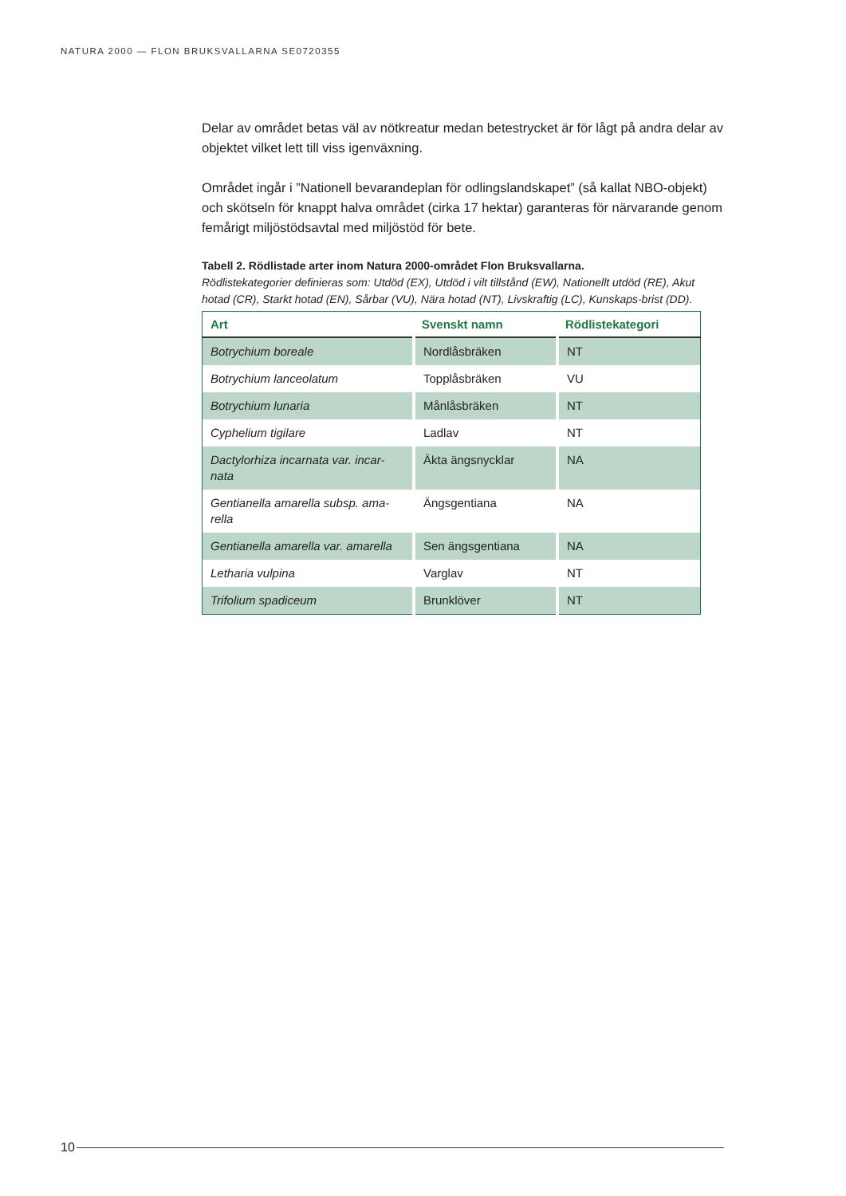NATURA 2000 — FLON BRUKSVALLARNA SE0720355
Delar av området betas väl av nötkreatur medan betestrycket är för lågt på andra delar av objektet vilket lett till viss igenväxning.
Området ingår i ”Nationell bevarandeplan för odlingslandskapet” (så kallat NBO-objekt) och skötseln för knappt halva området (cirka 17 hektar) garanteras för närvarande genom femårigt miljöstödsavtal med miljöstöd för bete.
Tabell 2. Rödlistade arter inom Natura 2000-området Flon Bruksvallarna.
Rödlistekategorier definieras som: Utdöd (EX), Utdöd i vilt tillstånd (EW), Nationellt utdöd (RE), Akut hotad (CR), Starkt hotad (EN), Sårbar (VU), Nära hotad (NT), Livskraftig (LC), Kunskaps-brist (DD).
| Art | Svenskt namn | Rödlistekategori |
| --- | --- | --- |
| Botrychium boreale | Nordlåsbräken | NT |
| Botrychium lanceolatum | Topplåsbräken | VU |
| Botrychium lunaria | Månlåsbräken | NT |
| Cyphelium tigilare | Ladlav | NT |
| Dactylorhiza incarnata var. incar-nata | Äkta ängsnycklar | NA |
| Gentianella amarella subsp. ama-rella | Ängsgentiana | NA |
| Gentianella amarella var. amarella | Sen ängsgentiana | NA |
| Letharia vulpina | Varglav | NT |
| Trifolium spadiceum | Brunklöver | NT |
10